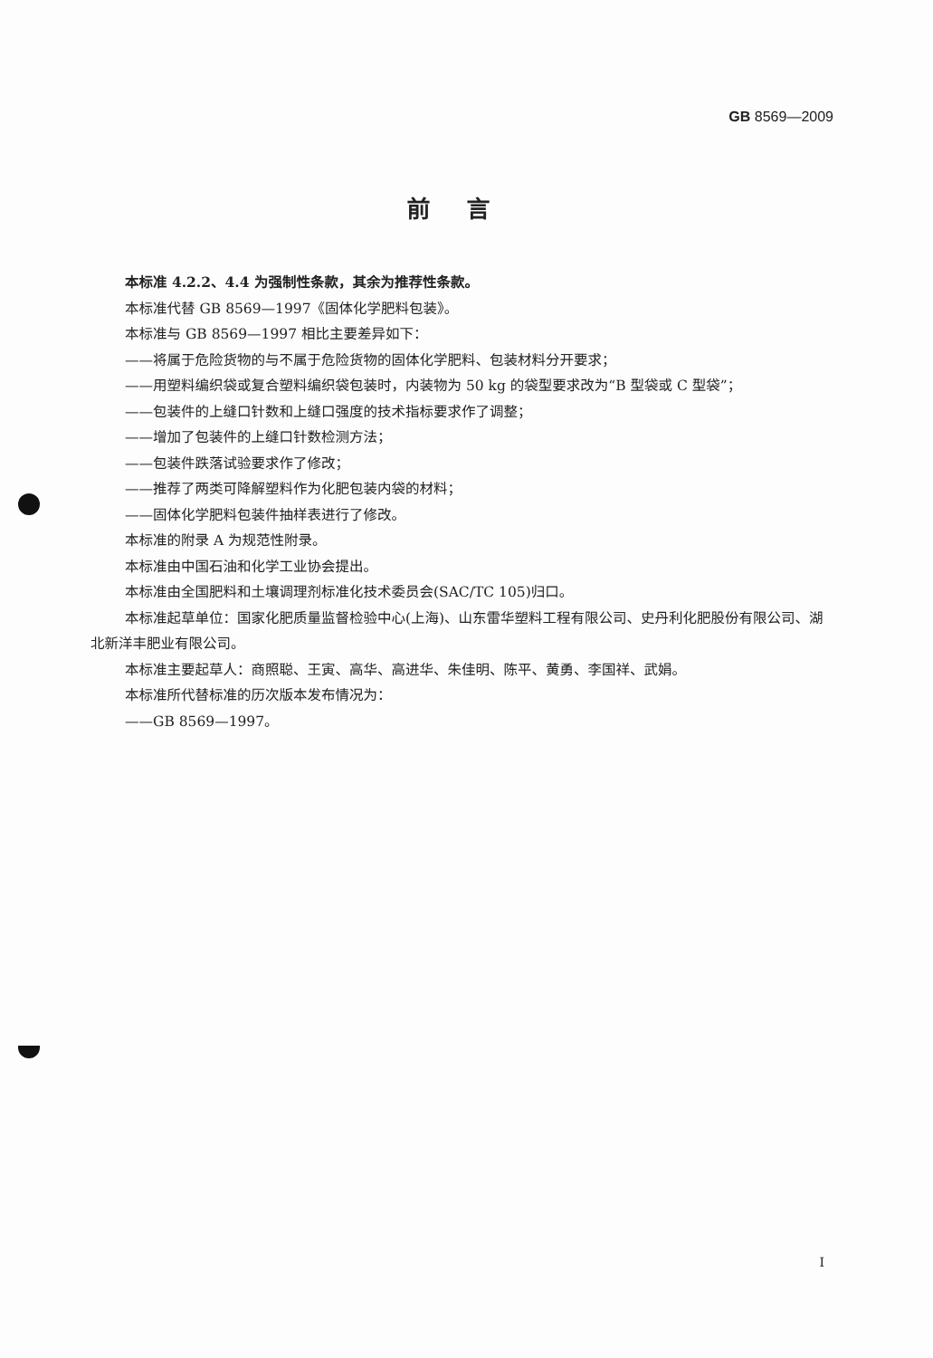GB 8569—2009
前言
本标准 4.2.2、4.4 为强制性条款，其余为推荐性条款。
本标准代替 GB 8569—1997《固体化学肥料包装》。
本标准与 GB 8569—1997 相比主要差异如下：
——将属于危险货物的与不属于危险货物的固体化学肥料、包装材料分开要求；
——用塑料编织袋或复合塑料编织袋包装时，内装物为 50 kg 的袋型要求改为“B 型袋或 C 型袋”；
——包装件的上缝口针数和上缝口强度的技术指标要求作了调整；
——增加了包装件的上缝口针数检测方法；
——包装件跌落试验要求作了修改；
——推荐了两类可降解塑料作为化肥包装内袋的材料；
——固体化学肥料包装件抽样表进行了修改。
本标准的附录 A 为规范性附录。
本标准由中国石油和化学工业协会提出。
本标准由全国肥料和土壤调理剂标准化技术委员会(SAC/TC 105)归口。
本标准起草单位：国家化肥质量监督检验中心(上海)、山东雷华塑料工程有限公司、史丹利化肥股份有限公司、湖北新洋丰肥业有限公司。
本标准主要起草人：商照聪、王寅、高华、高进华、朱佳明、陈平、黄勇、李国祥、武娟。
本标准所代替标准的历次版本发布情况为：
——GB 8569—1997。
I